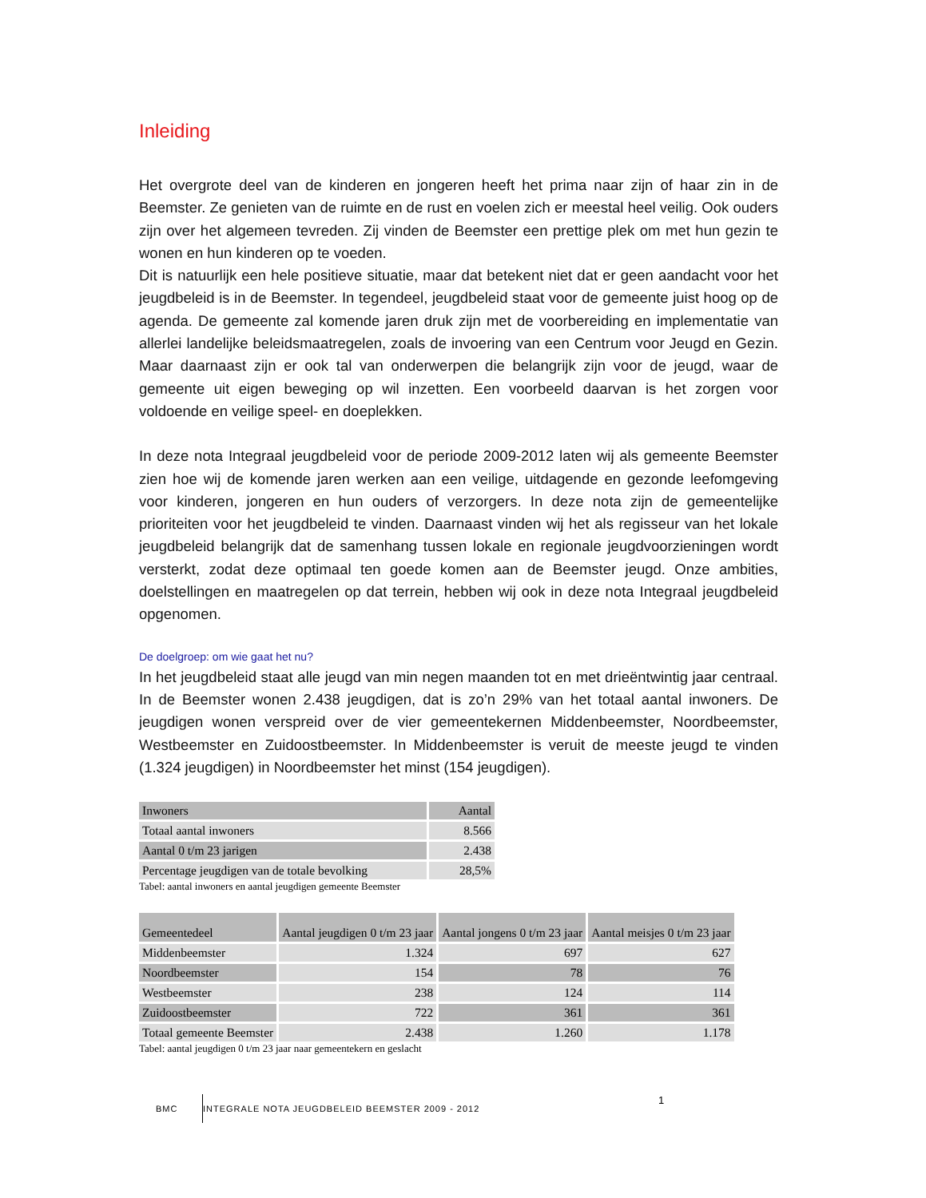Inleiding
Het overgrote deel van de kinderen en jongeren heeft het prima naar zijn of haar zin in de Beemster. Ze genieten van de ruimte en de rust en voelen zich er meestal heel veilig. Ook ouders zijn over het algemeen tevreden. Zij vinden de Beemster een prettige plek om met hun gezin te wonen en hun kinderen op te voeden.
Dit is natuurlijk een hele positieve situatie, maar dat betekent niet dat er geen aandacht voor het jeugdbeleid is in de Beemster. In tegendeel, jeugdbeleid staat voor de gemeente juist hoog op de agenda. De gemeente zal komende jaren druk zijn met de voorbereiding en implementatie van allerlei landelijke beleidsmaatregelen, zoals de invoering van een Centrum voor Jeugd en Gezin. Maar daarnaast zijn er ook tal van onderwerpen die belangrijk zijn voor de jeugd, waar de gemeente uit eigen beweging op wil inzetten. Een voorbeeld daarvan is het zorgen voor voldoende en veilige speel- en doeplekken.
In deze nota Integraal jeugdbeleid voor de periode 2009-2012 laten wij als gemeente Beemster zien hoe wij de komende jaren werken aan een veilige, uitdagende en gezonde leefomgeving voor kinderen, jongeren en hun ouders of verzorgers. In deze nota zijn de gemeentelijke prioriteiten voor het jeugdbeleid te vinden. Daarnaast vinden wij het als regisseur van het lokale jeugdbeleid belangrijk dat de samenhang tussen lokale en regionale jeugdvoorzieningen wordt versterkt, zodat deze optimaal ten goede komen aan de Beemster jeugd. Onze ambities, doelstellingen en maatregelen op dat terrein, hebben wij ook in deze nota Integraal jeugdbeleid opgenomen.
De doelgroep: om wie gaat het nu?
In het jeugdbeleid staat alle jeugd van min negen maanden tot en met drieëntwintig jaar centraal. In de Beemster wonen 2.438 jeugdigen, dat is zo’n 29% van het totaal aantal inwoners. De jeugdigen wonen verspreid over de vier gemeentekernen Middenbeemster, Noordbeemster, Westbeemster en Zuidoostbeemster. In Middenbeemster is veruit de meeste jeugd te vinden (1.324 jeugdigen) in Noordbeemster het minst (154 jeugdigen).
| Inwoners | Aantal |
| --- | --- |
| Totaal aantal inwoners | 8.566 |
| Aantal 0 t/m 23 jarigen | 2.438 |
| Percentage jeugdigen van de totale bevolking | 28,5% |
Tabel: aantal inwoners en aantal jeugdigen gemeente Beemster
| Gemeentedeel | Aantal jeugdigen 0 t/m 23 jaar | Aantal jongens 0 t/m 23 jaar | Aantal meisjes 0 t/m 23 jaar |
| --- | --- | --- | --- |
| Middenbeemster | 1.324 | 697 | 627 |
| Noordbeemster | 154 | 78 | 76 |
| Westbeemster | 238 | 124 | 114 |
| Zuidoostbeemster | 722 | 361 | 361 |
| Totaal gemeente Beemster | 2.438 | 1.260 | 1.178 |
Tabel: aantal jeugdigen 0 t/m 23 jaar naar gemeentekern en geslacht
BMC
INTEGRALE NOTA JEUGDBELEID BEEMSTER 2009 - 2012
1